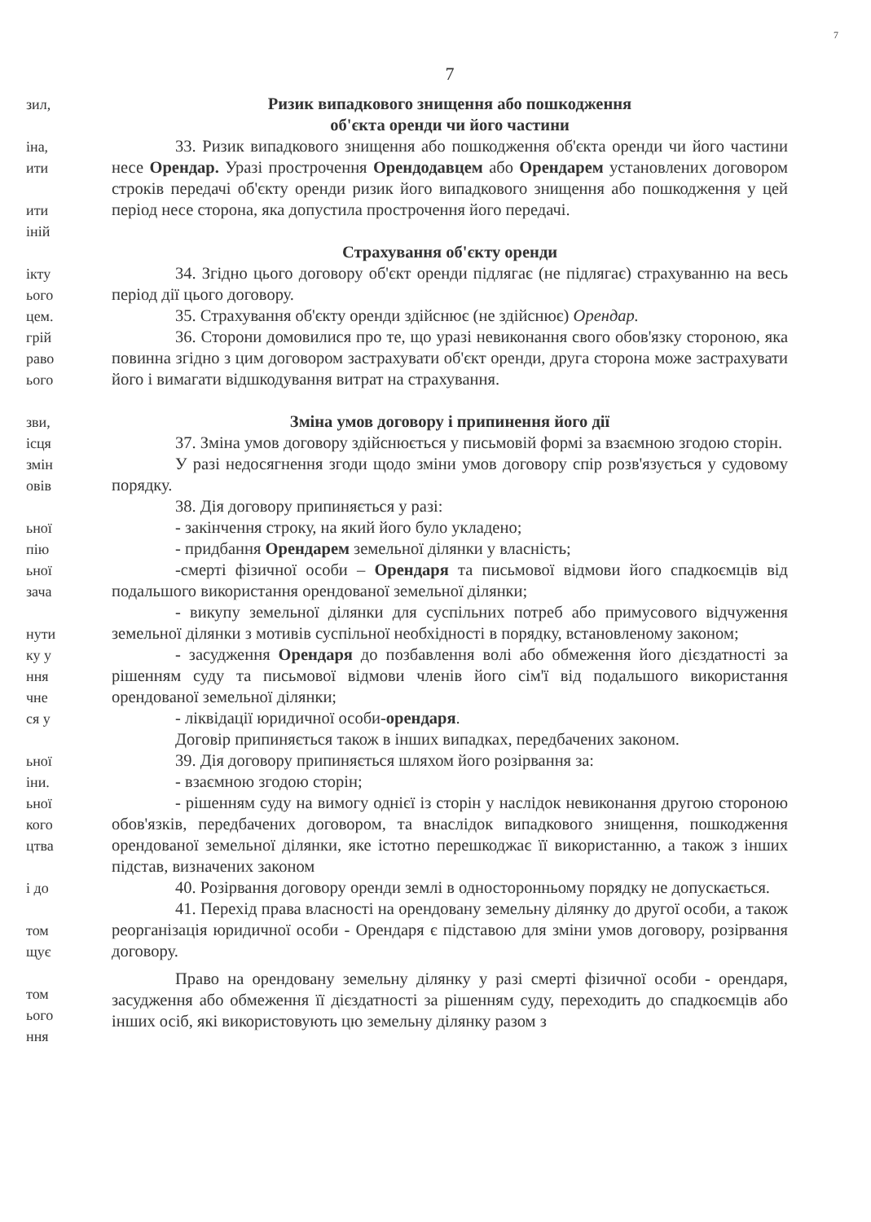7
зил,
іна,
ити
ити
іній
ікту
ього
цем.
грій
раво
ього
зви,
ісця
змін
овів
ьної
пію
ьної
зача
нути
ку у
ння
чне
ся у
ьної
іни.
ьної
кого
цтва
і до
том
щує
том
ього
ння
7
Ризик випадкового знищення або пошкодження
об'єкта оренди чи його частини
33. Ризик випадкового знищення або пошкодження об'єкта оренди чи його частини несе Орендар. Уразі прострочення Орендодавцем або Орендарем установлених договором строків передачі об'єкту оренди ризик його випадкового знищення або пошкодження у цей період несе сторона, яка допустила прострочення його передачі.
Страхування об'єкту оренди
34. Згідно цього договору об'єкт оренди підлягає (не підлягає) страхуванню на весь період дії цього договору.
35. Страхування об'єкту оренди здійснює (не здійснює) Орендар.
36. Сторони домовилися про те, що уразі невиконання свого обов'язку стороною, яка повинна згідно з цим договором застрахувати об'єкт оренди, друга сторона може застрахувати його і вимагати відшкодування витрат на страхування.
Зміна умов договору і припинення його дії
37. Зміна умов договору здійснюється у письмовій формі за взаємною згодою сторін.
У разі недосягнення згоди щодо зміни умов договору спір розв'язується у судовому порядку.
38. Дія договору припиняється у разі:
- закінчення строку, на який його було укладено;
- придбання Орендарем земельної ділянки у власність;
-смерті фізичної особи – Орендаря та письмової відмови його спадкоємців від подальшого використання орендованої земельної ділянки;
- викупу земельної ділянки для суспільних потреб або примусового відчуження земельної ділянки з мотивів суспільної необхідності в порядку, встановленому законом;
- засудження Орендаря до позбавлення волі або обмеження його дієздатності за рішенням суду та письмової відмови членів його сім'ї від подальшого використання орендованої земельної ділянки;
- ліквідації юридичної особи-орендаря.
Договір припиняється також в інших випадках, передбачених законом.
39. Дія договору припиняється шляхом його розірвання за:
- взаємною згодою сторін;
- рішенням суду на вимогу однієї із сторін у наслідок невиконання другою стороною обов'язків, передбачених договором, та внаслідок випадкового знищення, пошкодження орендованої земельної ділянки, яке істотно перешкоджає її використанню, а також з інших підстав, визначених законом
40. Розірвання договору оренди землі в односторонньому порядку не допускається.
41. Перехід права власності на орендовану земельну ділянку до другої особи, а також реорганізація юридичної особи - Орендаря є підставою для зміни умов договору, розірвання договору.
Право на орендовану земельну ділянку у разі смерті фізичної особи - орендаря, засудження або обмеження її дієздатності за рішенням суду, переходить до спадкоємців або інших осіб, які використовують цю земельну ділянку разом з